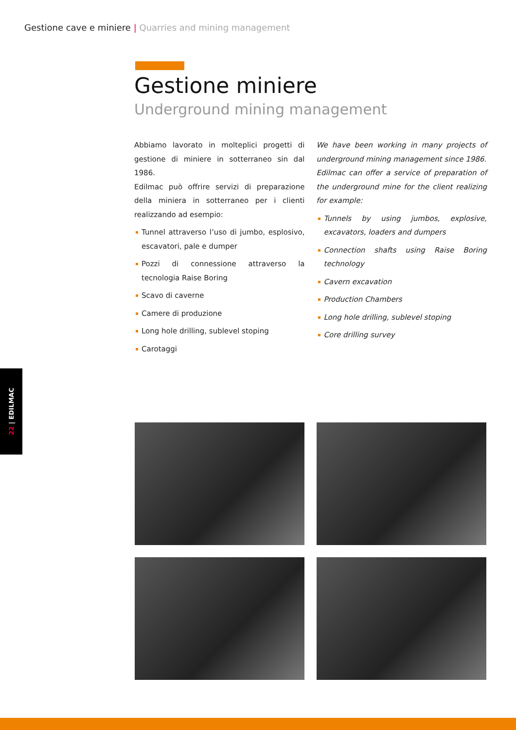Gestione cave e miniere | Quarries and mining management
Gestione miniere
Underground mining management
Abbiamo lavorato in molteplici progetti di gestione di miniere in sotterraneo sin dal 1986.
Edilmac può offrire servizi di preparazione della miniera in sotterraneo per i clienti realizzando ad esempio:
Tunnel attraverso l’uso di jumbo, esplosivo, escavatori, pale e dumper
Pozzi di connessione attraverso la tecnologia Raise Boring
Scavo di caverne
Camere di produzione
Long hole drilling, sublevel stoping
Carotaggi
We have been working in many projects of underground mining management since 1986.
Edilmac can offer a service of preparation of the underground mine for the client realizing for example:
Tunnels by using jumbos, explosive, excavators, loaders and dumpers
Connection shafts using Raise Boring technology
Cavern excavation
Production Chambers
Long hole drilling, sublevel stoping
Core drilling survey
22 | EDILMAC